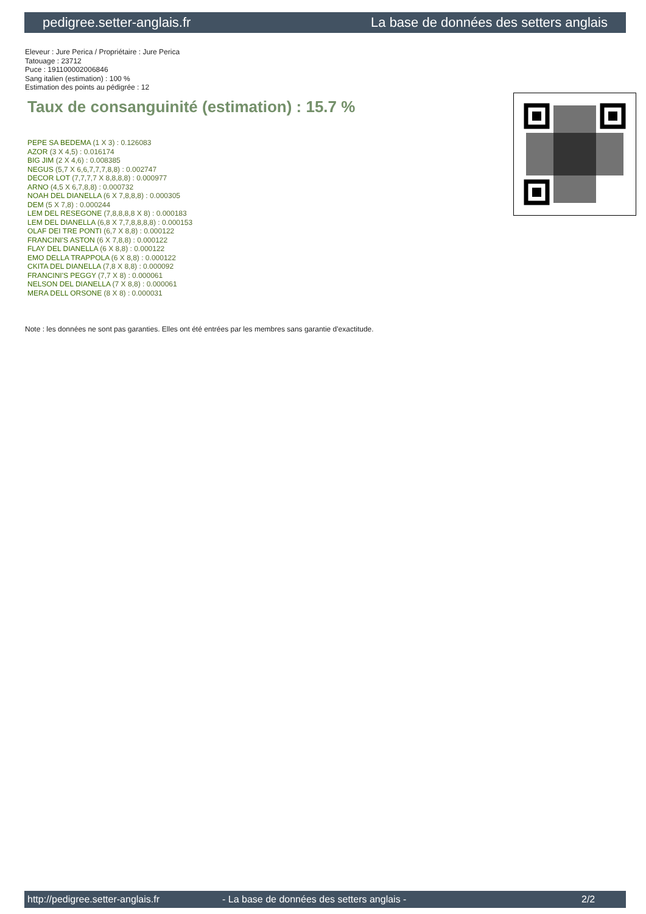pedigree.setter-anglais.fr La base de données des setters anglais
Eleveur : Jure Perica / Propriétaire : Jure Perica
Tatouage : 23712
Puce : 191100002006846
Sang italien (estimation) : 100 %
Estimation des points au pédigrée : 12
Taux de consanguinité (estimation) : 15.7 %
PEPE SA BEDEMA (1 X 3) : 0.126083
AZOR (3 X 4,5) : 0.016174
BIG JIM (2 X 4,6) : 0.008385
NEGUS (5,7 X 6,6,7,7,7,8,8) : 0.002747
DECOR LOT (7,7,7,7 X 8,8,8,8) : 0.000977
ARNO (4,5 X 6,7,8,8) : 0.000732
NOAH DEL DIANELLA (6 X 7,8,8,8) : 0.000305
DEM (5 X 7,8) : 0.000244
LEM DEL RESEGONE (7,8,8,8,8 X 8) : 0.000183
LEM DEL DIANELLA (6,8 X 7,7,8,8,8,8) : 0.000153
OLAF DEI TRE PONTI (6,7 X 8,8) : 0.000122
FRANCINI'S ASTON (6 X 7,8,8) : 0.000122
FLAY DEL DIANELLA (6 X 8,8) : 0.000122
EMO DELLA TRAPPOLA (6 X 8,8) : 0.000122
CKITA DEL DIANELLA (7,8 X 8,8) : 0.000092
FRANCINI'S PEGGY (7,7 X 8) : 0.000061
NELSON DEL DIANELLA (7 X 8,8) : 0.000061
MERA DELL ORSONE (8 X 8) : 0.000031
Note : les données ne sont pas garanties. Elles ont été entrées par les membres sans garantie d'exactitude.
http://pedigree.setter-anglais.fr - La base de données des setters anglais - 2/2